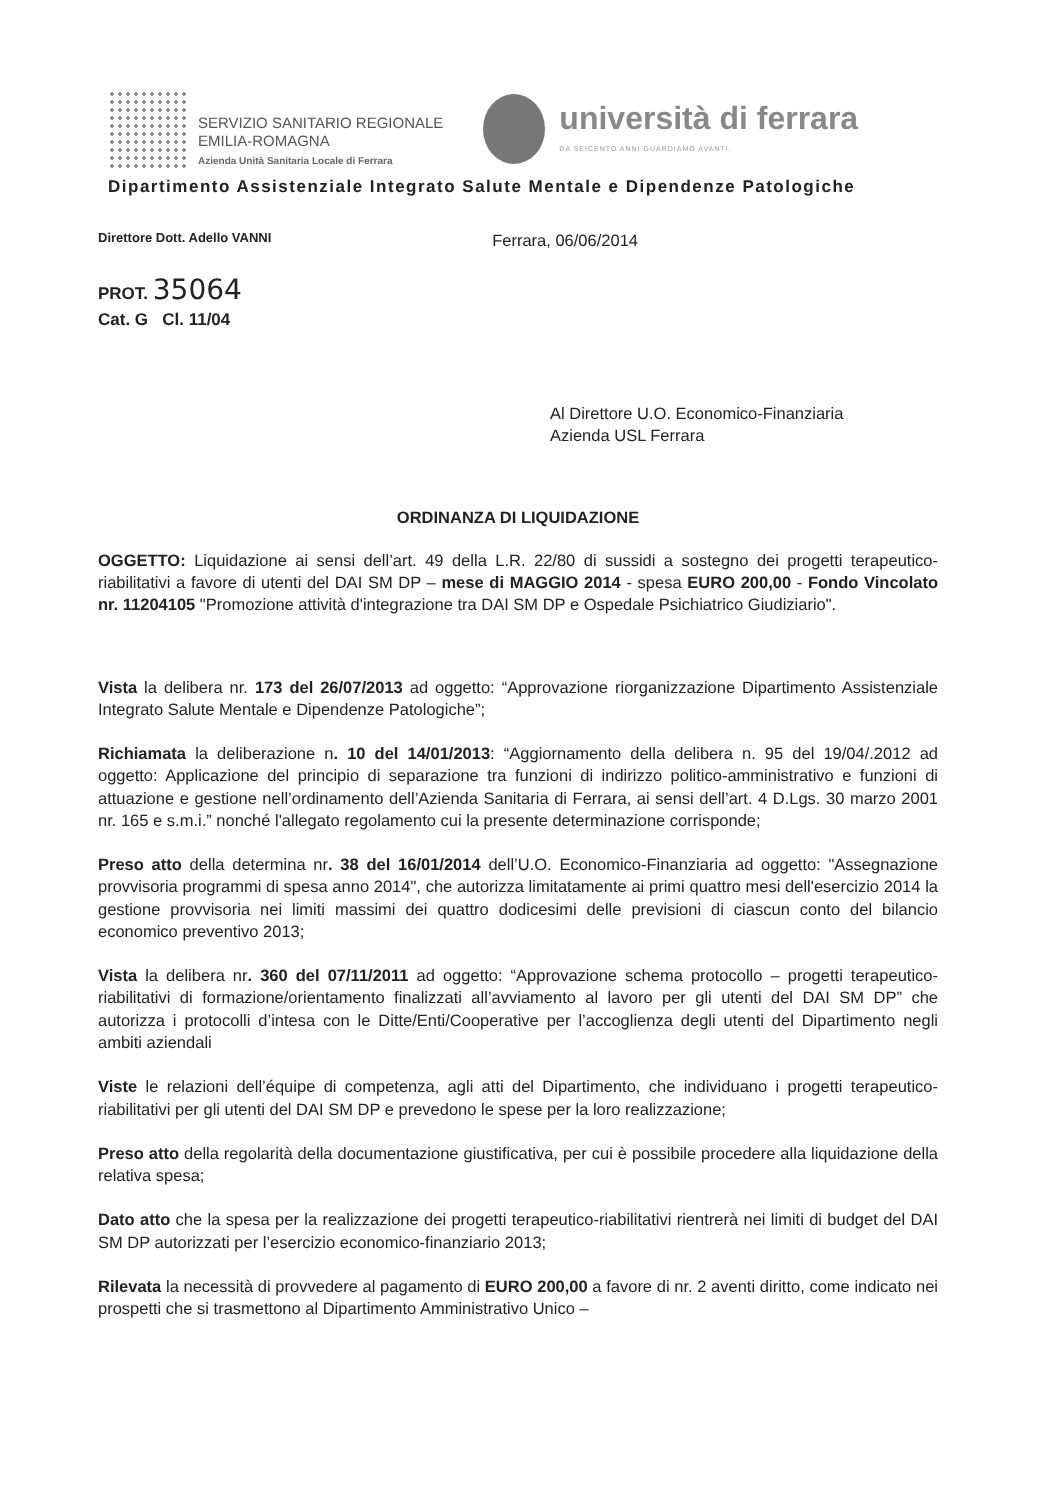SERVIZIO SANITARIO REGIONALE
EMILIA-ROMAGNA
Azienda Unità Sanitaria Locale di Ferrara
università di ferrara
DA SEICENTO ANNI GUARDIAMO AVANTI.
Dipartimento Assistenziale Integrato Salute Mentale e Dipendenze Patologiche
Direttore Dott. Adello VANNI
Ferrara, 06/06/2014
PROT. 35064
Cat. G Cl. 11/04
Al Direttore U.O. Economico-Finanziaria
Azienda USL Ferrara
ORDINANZA DI LIQUIDAZIONE
OGGETTO: Liquidazione ai sensi dell’art. 49 della L.R. 22/80 di sussidi a sostegno dei progetti terapeutico-riabilitativi a favore di utenti del DAI SM DP – mese di MAGGIO 2014 - spesa EURO 200,00 - Fondo Vincolato nr. 11204105 "Promozione attività d'integrazione tra DAI SM DP e Ospedale Psichiatrico Giudiziario".
Vista la delibera nr. 173 del 26/07/2013 ad oggetto: “Approvazione riorganizzazione Dipartimento Assistenziale Integrato Salute Mentale e Dipendenze Patologiche”;
Richiamata la deliberazione n. 10 del 14/01/2013: “Aggiornamento della delibera n. 95 del 19/04/.2012 ad oggetto: Applicazione del principio di separazione tra funzioni di indirizzo politico-amministrativo e funzioni di attuazione e gestione nell’ordinamento dell’Azienda Sanitaria di Ferrara, ai sensi dell’art. 4 D.Lgs. 30 marzo 2001 nr. 165 e s.m.i.” nonché l'allegato regolamento cui la presente determinazione corrisponde;
Preso atto della determina nr. 38 del 16/01/2014 dell’U.O. Economico-Finanziaria ad oggetto: "Assegnazione provvisoria programmi di spesa anno 2014", che autorizza limitatamente ai primi quattro mesi dell'esercizio 2014 la gestione provvisoria nei limiti massimi dei quattro dodicesimi delle previsioni di ciascun conto del bilancio economico preventivo 2013;
Vista la delibera nr. 360 del 07/11/2011 ad oggetto: “Approvazione schema protocollo – progetti terapeutico-riabilitativi di formazione/orientamento finalizzati all’avviamento al lavoro per gli utenti del DAI SM DP” che autorizza i protocolli d’intesa con le Ditte/Enti/Cooperative per l’accoglienza degli utenti del Dipartimento negli ambiti aziendali
Viste le relazioni dell’équipe di competenza, agli atti del Dipartimento, che individuano i progetti terapeutico-riabilitativi per gli utenti del DAI SM DP e prevedono le spese per la loro realizzazione;
Preso atto della regolarità della documentazione giustificativa, per cui è possibile procedere alla liquidazione della relativa spesa;
Dato atto che la spesa per la realizzazione dei progetti terapeutico-riabilitativi rientrerà nei limiti di budget del DAI SM DP autorizzati per l’esercizio economico-finanziario 2013;
Rilevata la necessità di provvedere al pagamento di EURO 200,00 a favore di nr. 2 aventi diritto, come indicato nei prospetti che si trasmettono al Dipartimento Amministrativo Unico –